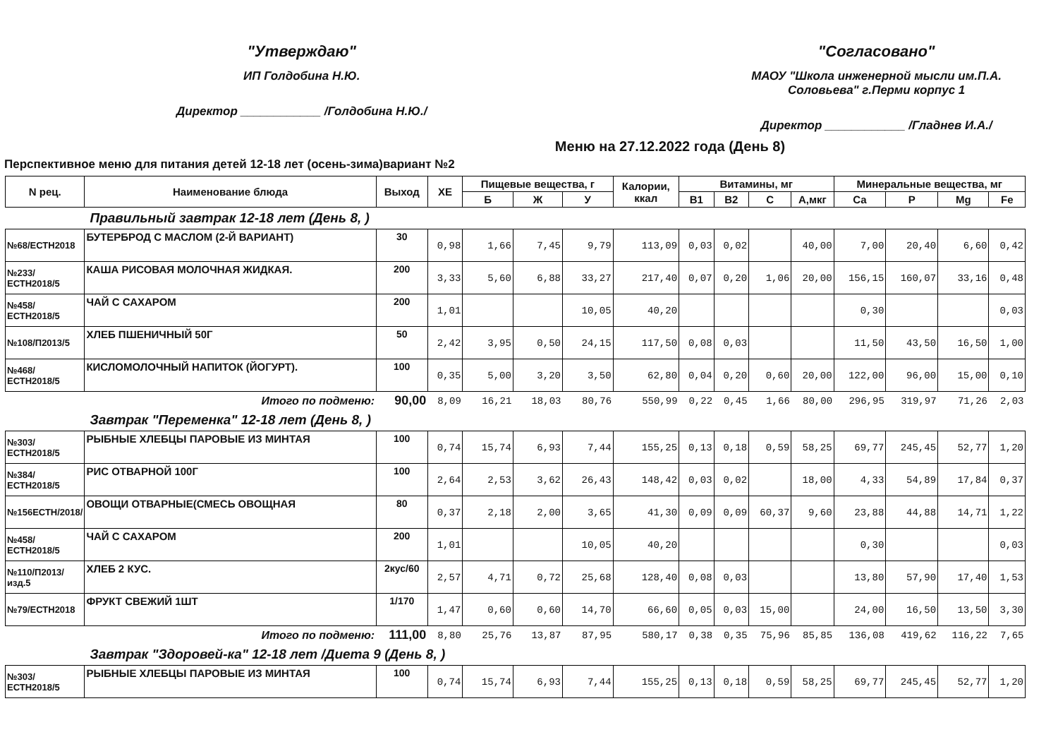"Утверждаю"
ИП Голдобина Н.Ю.
Директор ____________ /Голдобина Н.Ю./
"Согласовано"
МАОУ "Школа инженерной мысли им.П.А.
Соловьева" г.Перми корпус 1
Директор ____________ /Гладнев И.А./
Меню на 27.12.2022 года (День 8)
Перспективное меню для питания детей 12-18 лет (осень-зима)вариант №2
| N рец. | Наименование блюда | Выход | ХЕ | Пищевые вещества, г | | | Калории, ккал | Витамины, мг | | | | Минеральные вещества, мг | | | |
| --- | --- | --- | --- | --- | --- | --- | --- | --- | --- | --- | --- | --- | --- | --- | --- |
| | | | | Б | Ж | У | | В1 | В2 | С | А,мкг | Ca | P | Mg | Fe |
| Правильный завтрак 12-18 лет (День 8, ) | | | | | | | | | | | | | | | |
| №68/ЕСТН2018 | БУТЕРБРОД С МАСЛОМ (2-Й ВАРИАНТ) | 30 | 0,98 | 1,66 | 7,45 | 9,79 | 113,09 | 0,03 | 0,02 | | 40,00 | 7,00 | 20,40 | 6,60 | 0,42 |
| №233/ЕСТН2018/5 | КАША РИСОВАЯ МОЛОЧНАЯ ЖИДКАЯ. | 200 | 3,33 | 5,60 | 6,88 | 33,27 | 217,40 | 0,07 | 0,20 | 1,06 | 20,00 | 156,15 | 160,07 | 33,16 | 0,48 |
| №458/ЕСТН2018/5 | ЧАЙ С САХАРОМ | 200 | 1,01 | | | 10,05 | 40,20 | | | | | 0,30 | | | 0,03 |
| №108/П2013/5 | ХЛЕБ ПШЕНИЧНЫЙ 50Г | 50 | 2,42 | 3,95 | 0,50 | 24,15 | 117,50 | 0,08 | 0,03 | | | 11,50 | 43,50 | 16,50 | 1,00 |
| №468/ЕСТН2018/5 | КИСЛОМОЛОЧНЫЙ НАПИТОК (ЙОГУРТ). | 100 | 0,35 | 5,00 | 3,20 | 3,50 | 62,80 | 0,04 | 0,20 | 0,60 | 20,00 | 122,00 | 96,00 | 15,00 | 0,10 |
| | Итого по подменю: | 90,00 | 8,09 | 16,21 | 18,03 | 80,76 | 550,99 | 0,22 | 0,45 | 1,66 | 80,00 | 296,95 | 319,97 | 71,26 | 2,03 |
| Завтрак "Переменка" 12-18 лет (День 8, ) | | | | | | | | | | | | | | | |
| №303/ЕСТН2018/5 | РЫБНЫЕ ХЛЕБЦЫ ПАРОВЫЕ ИЗ МИНТАЯ | 100 | 0,74 | 15,74 | 6,93 | 7,44 | 155,25 | 0,13 | 0,18 | 0,59 | 58,25 | 69,77 | 245,45 | 52,77 | 1,20 |
| №384/ЕСТН2018/5 | РИС ОТВАРНОЙ 100Г | 100 | 2,64 | 2,53 | 3,62 | 26,43 | 148,42 | 0,03 | 0,02 | | 18,00 | 4,33 | 54,89 | 17,84 | 0,37 |
| №156ЕСТН/2018/ | ОВОЩИ ОТВАРНЫЕ(СМЕСЬ ОВОЩНАЯ | 80 | 0,37 | 2,18 | 2,00 | 3,65 | 41,30 | 0,09 | 0,09 | 60,37 | 9,60 | 23,88 | 44,88 | 14,71 | 1,22 |
| №458/ЕСТН2018/5 | ЧАЙ С САХАРОМ | 200 | 1,01 | | | 10,05 | 40,20 | | | | | 0,30 | | | 0,03 |
| №110/П2013/изд.5 | ХЛЕБ 2 КУС. | 2кус/60 | 2,57 | 4,71 | 0,72 | 25,68 | 128,40 | 0,08 | 0,03 | | | 13,80 | 57,90 | 17,40 | 1,53 |
| №79/ЕСТН2018 | ФРУКТ СВЕЖИЙ 1ШТ | 1/170 | 1,47 | 0,60 | 0,60 | 14,70 | 66,60 | 0,05 | 0,03 | 15,00 | | 24,00 | 16,50 | 13,50 | 3,30 |
| | Итого по подменю: | 111,00 | 8,80 | 25,76 | 13,87 | 87,95 | 580,17 | 0,38 | 0,35 | 75,96 | 85,85 | 136,08 | 419,62 | 116,22 | 7,65 |
| Завтрак "Здоровей-ка" 12-18 лет /Диета 9 (День 8, ) | | | | | | | | | | | | | | | |
| №303/ЕСТН2018/5 | РЫБНЫЕ ХЛЕБЦЫ ПАРОВЫЕ ИЗ МИНТАЯ | 100 | 0,74 | 15,74 | 6,93 | 7,44 | 155,25 | 0,13 | 0,18 | 0,59 | 58,25 | 69,77 | 245,45 | 52,77 | 1,20 |